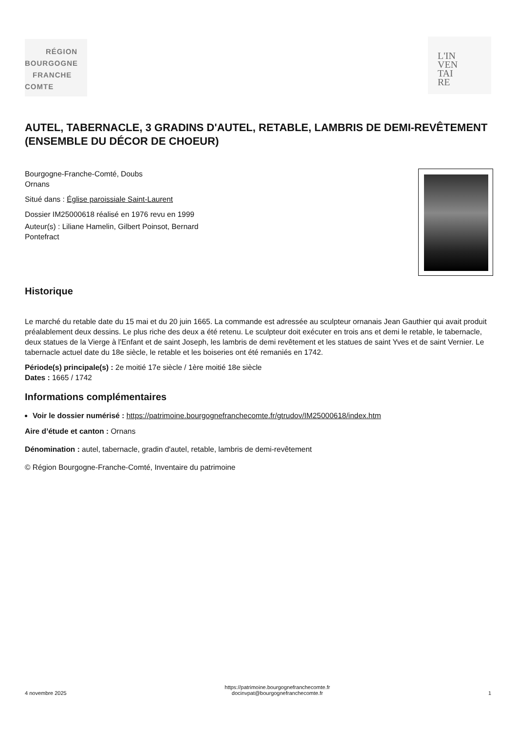RÉGION
BOURGOGNE
FRANCHE
COMTE
L'IN
VEN
TAI
RE
AUTEL, TABERNACLE, 3 GRADINS D'AUTEL, RETABLE, LAMBRIS DE DEMI-REVÊTEMENT (ENSEMBLE DU DÉCOR DE CHOEUR)
Bourgogne-Franche-Comté, Doubs
Ornans
Situé dans : Église paroissiale Saint-Laurent
Dossier IM25000618 réalisé en 1976 revu en 1999
Auteur(s) : Liliane Hamelin, Gilbert Poinsot, Bernard Pontefract
Historique
Le marché du retable date du 15 mai et du 20 juin 1665. La commande est adressée au sculpteur ornanais Jean Gauthier qui avait produit préalablement deux dessins. Le plus riche des deux a été retenu. Le sculpteur doit exécuter en trois ans et demi le retable, le tabernacle, deux statues de la Vierge à l'Enfant et de saint Joseph, les lambris de demi revêtement et les statues de saint Yves et de saint Vernier. Le tabernacle actuel date du 18e siècle, le retable et les boiseries ont été remaniés en 1742.
Période(s) principale(s) : 2e moitié 17e siècle / 1ère moitié 18e siècle
Dates : 1665 / 1742
Informations complémentaires
Voir le dossier numérisé : https://patrimoine.bourgognefranchecomte.fr/gtrudov/IM25000618/index.htm
Aire d’étude et canton : Ornans
Dénomination : autel, tabernacle, gradin d'autel, retable, lambris de demi-revêtement
© Région Bourgogne-Franche-Comté, Inventaire du patrimoine
4 novembre 2025
https://patrimoine.bourgognefranchecomte.fr
docinvpat@bourgognefranchecomte.fr
1